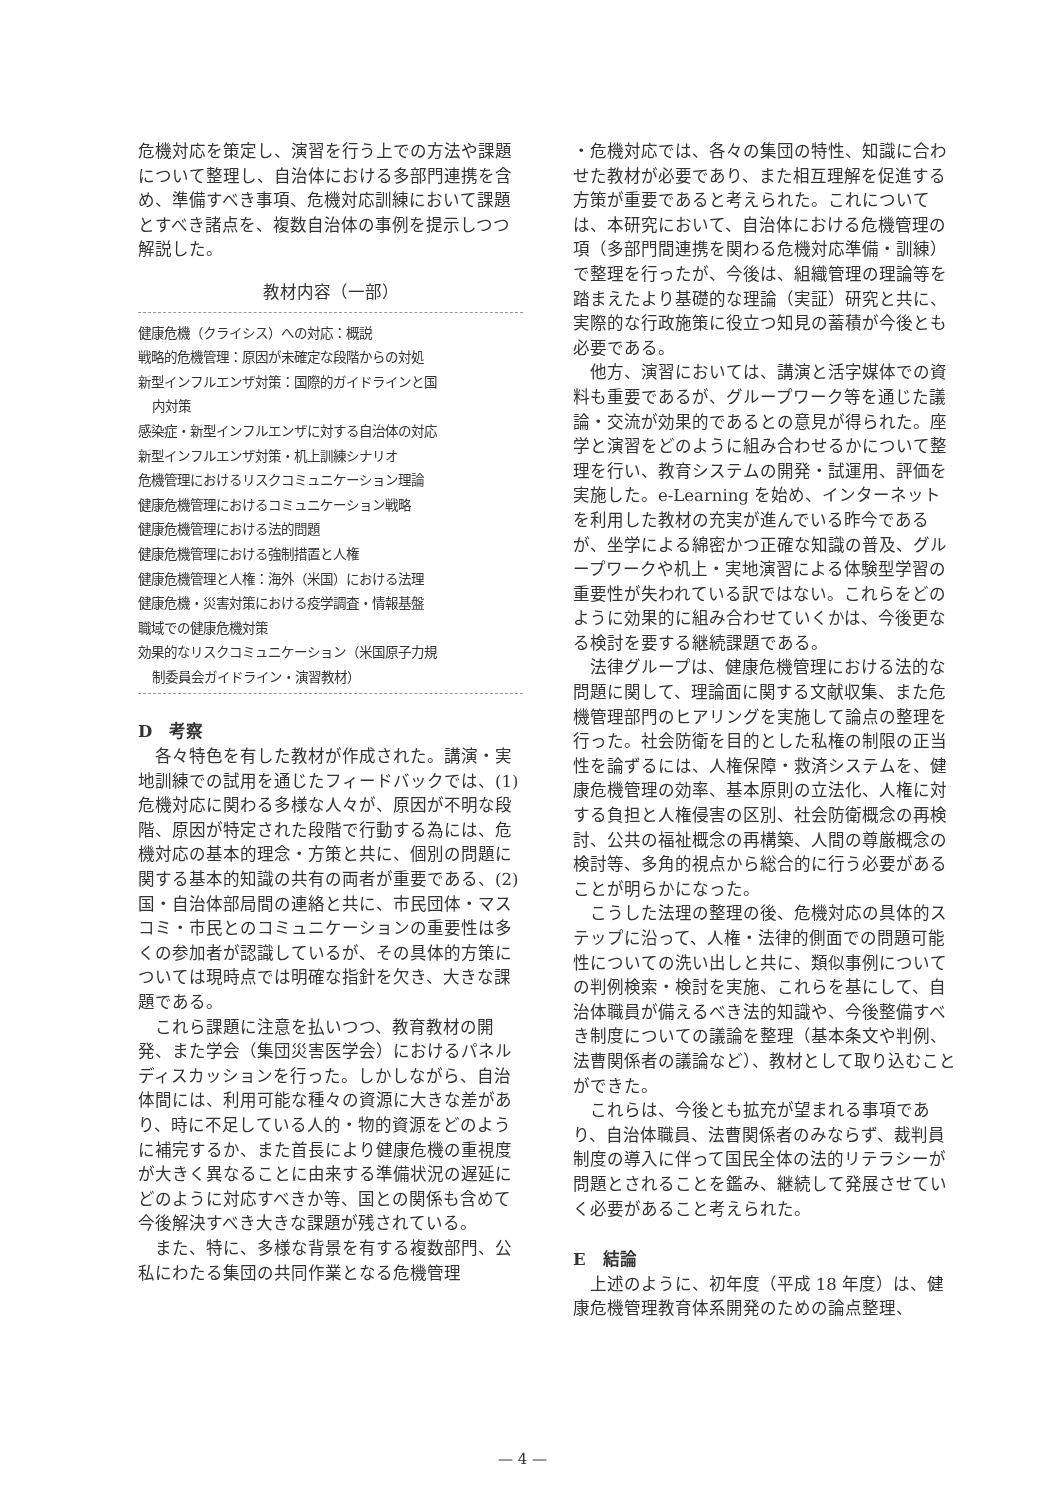危機対応を策定し、演習を行う上での方法や課題について整理し、自治体における多部門連携を含め、準備すべき事項、危機対応訓練において課題とすべき諸点を、複数自治体の事例を提示しつつ解説した。
教材内容（一部）
健康危機（クライシス）への対応：概説
戦略的危機管理：原因が未確定な段階からの対処
新型インフルエンザ対策：国際的ガイドラインと国
内対策
感染症・新型インフルエンザに対する自治体の対応
新型インフルエンザ対策・机上訓練シナリオ
危機管理におけるリスクコミュニケーション理論
健康危機管理におけるコミュニケーション戦略
健康危機管理における法的問題
健康危機管理における強制措置と人権
健康危機管理と人権：海外（米国）における法理
健康危機・災害対策における疫学調査・情報基盤
職域での健康危機対策
効果的なリスクコミュニケーション（米国原子力規
制委員会ガイドライン・演習教材）
D　考察
各々特色を有した教材が作成された。講演・実地訓練での試用を通じたフィードバックでは、(1) 危機対応に関わる多様な人々が、原因が不明な段階、原因が特定された段階で行動する為には、危機対応の基本的理念・方策と共に、個別の問題に関する基本的知識の共有の両者が重要である、(2) 国・自治体部局間の連絡と共に、市民団体・マスコミ・市民とのコミュニケーションの重要性は多くの参加者が認識しているが、その具体的方策については現時点では明確な指針を欠き、大きな課題である。
これら課題に注意を払いつつ、教育教材の開発、また学会（集団災害医学会）におけるパネルディスカッションを行った。しかしながら、自治体間には、利用可能な種々の資源に大きな差があり、時に不足している人的・物的資源をどのように補完するか、また首長により健康危機の重視度が大きく異なることに由来する準備状況の遅延にどのように対応すべきか等、国との関係も含めて今後解決すべき大きな課題が残されている。
また、特に、多様な背景を有する複数部門、公私にわたる集団の共同作業となる危機管理
・危機対応では、各々の集団の特性、知識に合わせた教材が必要であり、また相互理解を促進する方策が重要であると考えられた。これについては、本研究において、自治体における危機管理の項（多部門間連携を関わる危機対応準備・訓練）で整理を行ったが、今後は、組織管理の理論等を踏まえたより基礎的な理論（実証）研究と共に、実際的な行政施策に役立つ知見の蓄積が今後とも必要である。
他方、演習においては、講演と活字媒体での資料も重要であるが、グループワーク等を通じた議論・交流が効果的であるとの意見が得られた。座学と演習をどのように組み合わせるかについて整理を行い、教育システムの開発・試運用、評価を実施した。e-Learning を始め、インターネットを利用した教材の充実が進んでいる昨今であるが、坐学による綿密かつ正確な知識の普及、グループワークや机上・実地演習による体験型学習の重要性が失われている訳ではない。これらをどのように効果的に組み合わせていくかは、今後更なる検討を要する継続課題である。
法律グループは、健康危機管理における法的な問題に関して、理論面に関する文献収集、また危機管理部門のヒアリングを実施して論点の整理を行った。社会防衛を目的とした私権の制限の正当性を論ずるには、人権保障・救済システムを、健康危機管理の効率、基本原則の立法化、人権に対する負担と人権侵害の区別、社会防衛概念の再検討、公共の福祉概念の再構築、人間の尊厳概念の検討等、多角的視点から総合的に行う必要があることが明らかになった。
こうした法理の整理の後、危機対応の具体的ステップに沿って、人権・法律的側面での問題可能性についての洗い出しと共に、類似事例についての判例検索・検討を実施、これらを基にして、自治体職員が備えるべき法的知識や、今後整備すべき制度についての議論を整理（基本条文や判例、法曹関係者の議論など）、教材として取り込むことができた。
これらは、今後とも拡充が望まれる事項であり、自治体職員、法曹関係者のみならず、裁判員制度の導入に伴って国民全体の法的リテラシーが問題とされることを鑑み、継続して発展させていく必要があること考えられた。
E　結論
上述のように、初年度（平成 18 年度）は、健康危機管理教育体系開発のための論点整理、
— 4 —